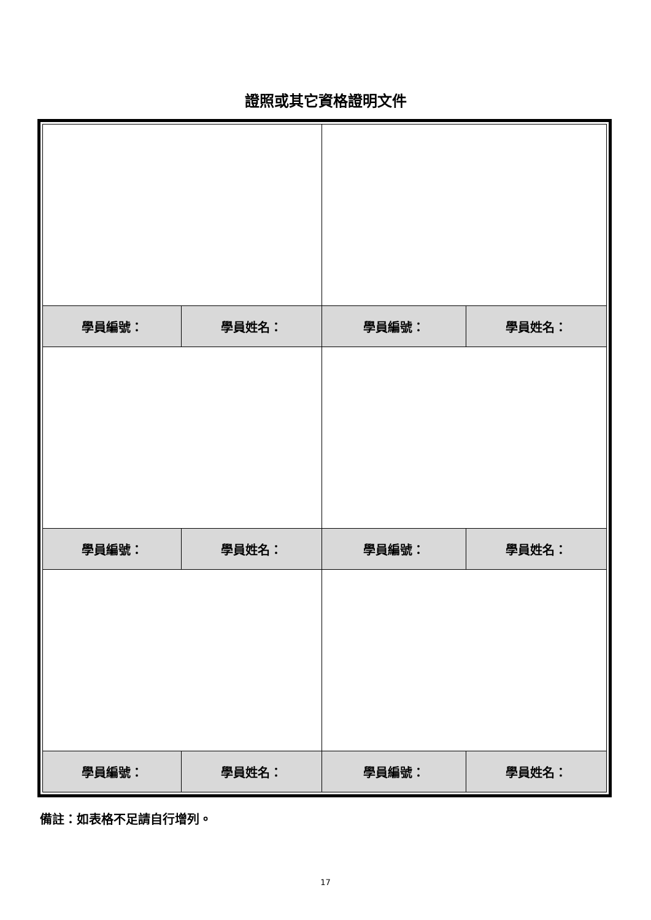證照或其它資格證明文件
| 學員編號： | 學員姓名： | 學員編號： | 學員姓名： |
| 學員編號： | 學員姓名： | 學員編號： | 學員姓名： |
| 學員編號： | 學員姓名： | 學員編號： | 學員姓名： |
備註：如表格不足請自行增列。
17